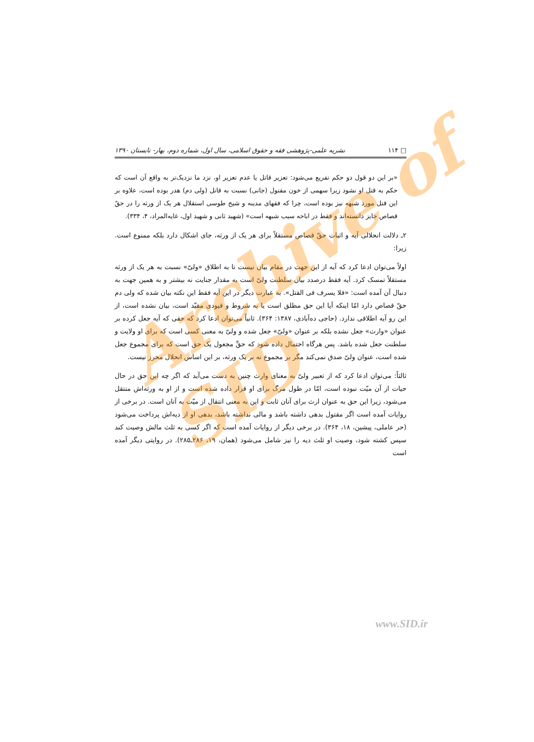□ ۱۱۴ نشریه علمی-پژوهشی فقه و حقوق اسلامی، سال اول، شماره دوم، بهار- تابستان ۱۳۹۰
«بر این دو قول دو حکم تفریع می‌شود: تعزیر قاتل یا عدم تعزیر او، نزد ما نزدیک‌تر به واقع آن است که حکم به قتل او نشود زیرا سهمی از خون مقتول (جانی) نسبت به قاتل (ولی دم) هدر بوده است، علاوه بر این قتل مورد شبهه نیز بوده است، چرا که فقهای مدینه و شیخ طوسی استقلال هر یک از ورثه را در حقّ قصاص جایز دانسته‌اند و فقط در اباحه سبب شبهه است» (شهید ثانی و شهید اول، غایه‌المراد، ۴، ۳۳۴).
۲ـ دلالت انحلالی آیه و اثبات حقّ قصاص مستقلاً برای هر یک از ورثه، جای اشکال دارد بلکه ممنوع است. زیرا:
اولاً می‌توان ادعا کرد که آیه از این جهت در مقام بیان نیست تا به اطلاق «ولیّ» نسبت به هر یک از ورثه مستقلاً تمسک کرد. آیه فقط درصدد بیان سلطنت ولیّ است به مقدار جنایت نه بیشتر و به همین جهت به دنبال آن آمده است: «فلا یسرف فی القتل». به عبارت دیگر در این آیه فقط این نکته بیان شده که ولی دم حقّ قصاص دارد امّا اینکه آیا این حق مطلق است یا به شروط و قیودی مقیّد است، بیان نشده است، از این رو آیه اطلاقی ندارد. (حاجی ده‌آبادی، ۱۳۸۷: ۳۶۴). ثانیاً می‌توان ادعا کرد که حقی که آیه جعل کرده بر عنوان «وارث» جعل نشده بلکه بر عنوان «ولیّ» جعل شده و ولیّ به معنی کسی است که برای او ولایت و سلطنت جعل شده باشد. پس هرگاه احتمال داده شود که حقِّ مجعول یک حق است که برای مجموع جعل شده است، عنوان ولیّ صدق نمی‌کند مگر بر مجموع نه بر یک ورثه، بر این اساس انحلال محرز نیست.
ثالثاً: می‌توان ادعا کرد که از تعبیر ولیّ به معنای وارث چنین به دست می‌آید که اگر چه این حق در حال حیات از آن میّت نبوده است، امّا در طول مرگ برای او قرار داده شده است و از او به ورثه‌اش منتقل می‌شود، زیرا این حق به عنوان ارث برای آنان ثابت و این به معنی انتقال از میّت به آنان است. در برخی از روایات آمده است اگر مقتول بدهی داشته باشد و مالی نداشته باشد، بدهی او از دیه‌اش پرداخت می‌شود (حر عاملی، پیشین، ۱۸، ۳۶۴). در برخی دیگر از روایات آمده است که اگر کسی به ثلث مالش وصیت کند سپس کشته شود، وصیت او ثلث دیه را نیز شامل می‌شود (همان، ۱۹، ۲۸۶ـ۲۸۵). در روایتی دیگر آمده است
Archive of SID
www.SID.ir